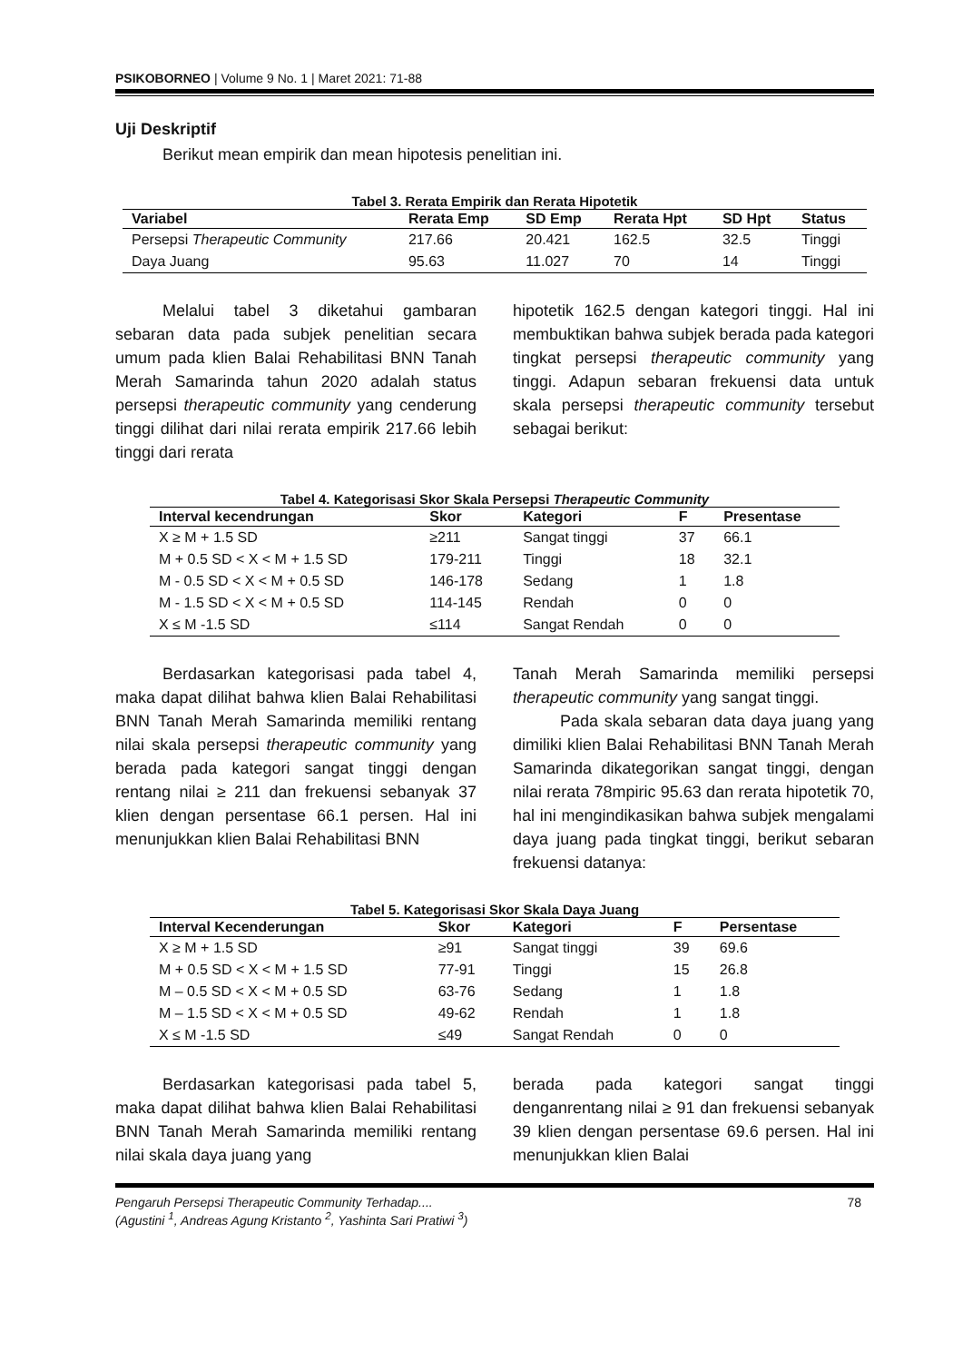PSIKOBORNEO | Volume 9 No. 1 | Maret 2021: 71-88
Uji Deskriptif
Berikut mean empirik dan mean hipotesis penelitian ini.
Tabel 3. Rerata Empirik dan Rerata Hipotetik
| Variabel | Rerata Emp | SD Emp | Rerata Hpt | SD Hpt | Status |
| --- | --- | --- | --- | --- | --- |
| Persepsi Therapeutic Community | 217.66 | 20.421 | 162.5 | 32.5 | Tinggi |
| Daya Juang | 95.63 | 11.027 | 70 | 14 | Tinggi |
Melalui tabel 3 diketahui gambaran sebaran data pada subjek penelitian secara umum pada klien Balai Rehabilitasi BNN Tanah Merah Samarinda tahun 2020 adalah status persepsi therapeutic community yang cenderung tinggi dilihat dari nilai rerata empirik 217.66 lebih tinggi dari rerata
hipotetik 162.5 dengan kategori tinggi. Hal ini membuktikan bahwa subjek berada pada kategori tingkat persepsi therapeutic community yang tinggi. Adapun sebaran frekuensi data untuk skala persepsi therapeutic community tersebut sebagai berikut:
Tabel 4. Kategorisasi Skor Skala Persepsi Therapeutic Community
| Interval kecendrungan | Skor | Kategori | F | Presentase |
| --- | --- | --- | --- | --- |
| X ≥ M + 1.5 SD | ≥211 | Sangat tinggi | 37 | 66.1 |
| M + 0.5 SD < X < M + 1.5 SD | 179-211 | Tinggi | 18 | 32.1 |
| M - 0.5 SD < X < M + 0.5 SD | 146-178 | Sedang | 1 | 1.8 |
| M - 1.5 SD < X < M + 0.5 SD | 114-145 | Rendah | 0 | 0 |
| X ≤ M -1.5 SD | ≤114 | Sangat Rendah | 0 | 0 |
Berdasarkan kategorisasi pada tabel 4, maka dapat dilihat bahwa klien Balai Rehabilitasi BNN Tanah Merah Samarinda memiliki rentang nilai skala persepsi therapeutic community yang berada pada kategori sangat tinggi dengan rentang nilai ≥ 211 dan frekuensi sebanyak 37 klien dengan persentase 66.1 persen. Hal ini menunjukkan klien Balai Rehabilitasi BNN
Tanah Merah Samarinda memiliki persepsi therapeutic community yang sangat tinggi.
Pada skala sebaran data daya juang yang dimiliki klien Balai Rehabilitasi BNN Tanah Merah Samarinda dikategorikan sangat tinggi, dengan nilai rerata 78mpiric 95.63 dan rerata hipotetik 70, hal ini mengindikasikan bahwa subjek mengalami daya juang pada tingkat tinggi, berikut sebaran frekuensi datanya:
Tabel 5. Kategorisasi Skor Skala Daya Juang
| Interval Kecenderungan | Skor | Kategori | F | Persentase |
| --- | --- | --- | --- | --- |
| X ≥ M + 1.5 SD | ≥91 | Sangat tinggi | 39 | 69.6 |
| M + 0.5 SD < X < M + 1.5 SD | 77-91 | Tinggi | 15 | 26.8 |
| M – 0.5 SD < X < M + 0.5 SD | 63-76 | Sedang | 1 | 1.8 |
| M – 1.5 SD < X < M + 0.5 SD | 49-62 | Rendah | 1 | 1.8 |
| X ≤ M -1.5 SD | ≤49 | Sangat Rendah | 0 | 0 |
Berdasarkan kategorisasi pada tabel 5, maka dapat dilihat bahwa klien Balai Rehabilitasi BNN Tanah Merah Samarinda memiliki rentang nilai skala daya juang yang
berada pada kategori sangat tinggi denganrentang nilai ≥ 91 dan frekuensi sebanyak 39 klien dengan persentase 69.6 persen. Hal ini menunjukkan klien Balai
Pengaruh Persepsi Therapeutic Community Terhadap.... 78
(Agustini <sup>1</sup>, Andreas Agung Kristanto <sup>2</sup>, Yashinta Sari Pratiwi <sup>3</sup>)